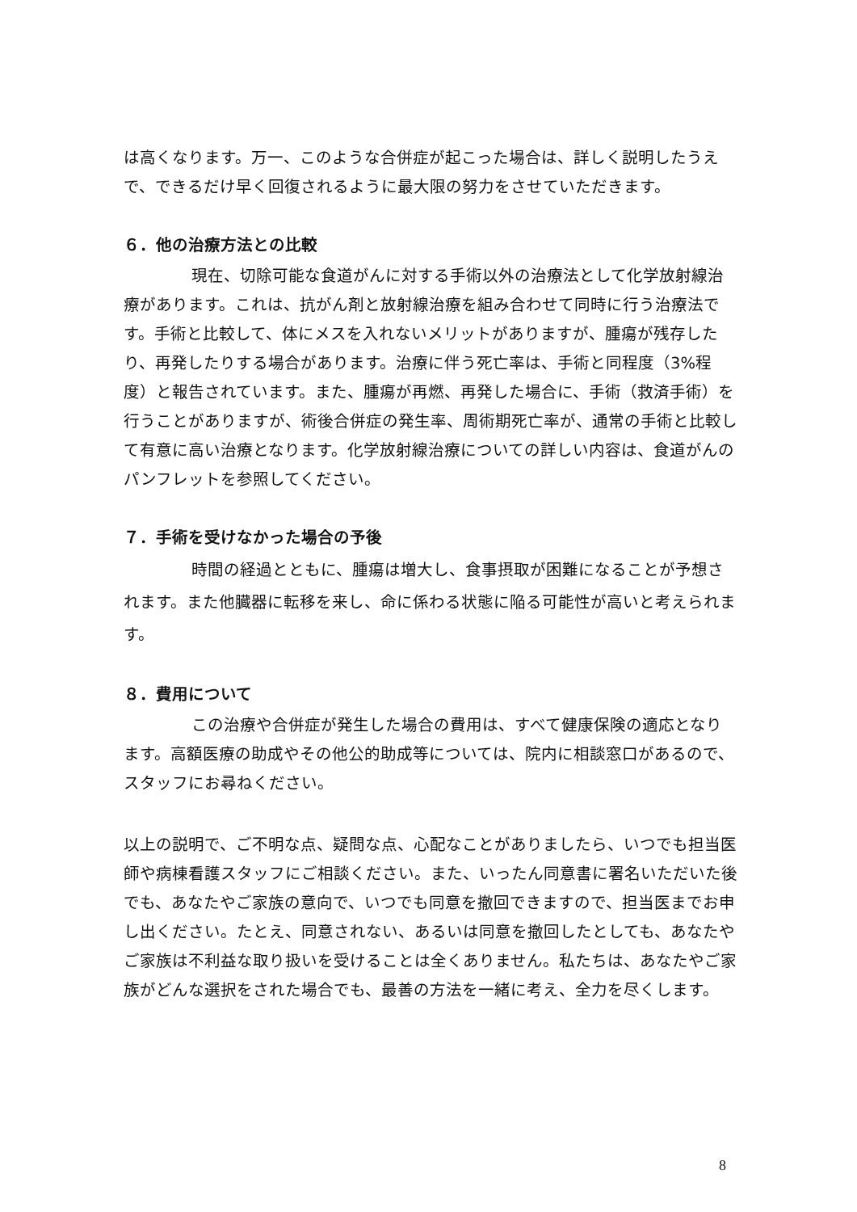は高くなります。万一、このような合併症が起こった場合は、詳しく説明したうえで、できるだけ早く回復されるように最大限の努力をさせていただきます。
６．他の治療方法との比較
現在、切除可能な食道がんに対する手術以外の治療法として化学放射線治療があります。これは、抗がん剤と放射線治療を組み合わせて同時に行う治療法です。手術と比較して、体にメスを入れないメリットがありますが、腫瘍が残存したり、再発したりする場合があります。治療に伴う死亡率は、手術と同程度（3%程度）と報告されています。また、腫瘍が再燃、再発した場合に、手術（救済手術）を行うことがありますが、術後合併症の発生率、周術期死亡率が、通常の手術と比較して有意に高い治療となります。化学放射線治療についての詳しい内容は、食道がんのパンフレットを参照してください。
７．手術を受けなかった場合の予後
時間の経過とともに、腫瘍は増大し、食事摂取が困難になることが予想されます。また他臓器に転移を来し、命に係わる状態に陥る可能性が高いと考えられます。
８．費用について
この治療や合併症が発生した場合の費用は、すべて健康保険の適応となります。高額医療の助成やその他公的助成等については、院内に相談窓口があるので、スタッフにお尋ねください。
以上の説明で、ご不明な点、疑問な点、心配なことがありましたら、いつでも担当医師や病棟看護スタッフにご相談ください。また、いったん同意書に署名いただいた後でも、あなたやご家族の意向で、いつでも同意を撤回できますので、担当医までお申し出ください。たとえ、同意されない、あるいは同意を撤回したとしても、あなたやご家族は不利益な取り扱いを受けることは全くありません。私たちは、あなたやご家族がどんな選択をされた場合でも、最善の方法を一緒に考え、全力を尽くします。
8